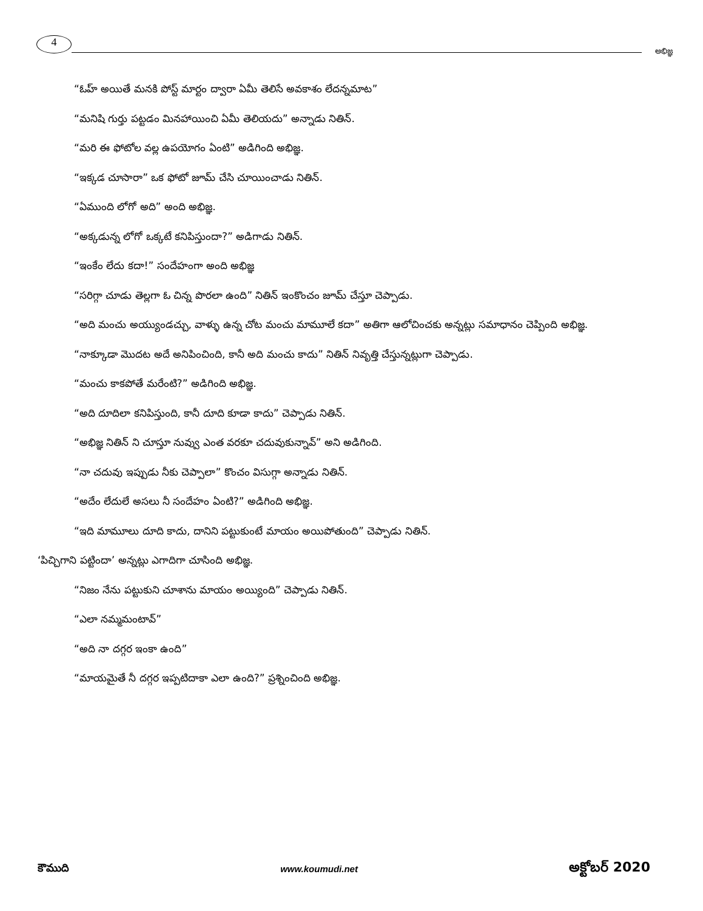4
అభిజ్ఞ
“ఓహ్ అయితే మనకి పోస్ట్ మార్టం ద్వారా ఏమీ తెలిసే అవకాశం లేదన్నమాట”
“మనిషి గుర్తు పట్టడం మినహాయించి ఏమీ తెలియదు” అన్నాడు నితిన్.
“మరి ఈ ఫోటోల వల్ల ఉపయోగం ఏంటి” అడిగింది అభిజ్ఞ.
“ఇక్కడ చూసారా” ఒక ఫోటో జూమ్ చేసి చూయించాడు నితిన్.
“ఏముంది లోగో అది” అంది అభిజ్ఞ.
“అక్కడున్న లోగో ఒక్కటే కనిపిస్తుందా?” అడిగాడు నితిన్.
“ఇంకేం లేదు కదా!” సందేహంగా అంది అభిజ్ఞ
“సరిగ్గా చూడు తెల్లగా ఓ చిన్న పొరలా ఉంది” నితిన్ ఇంకొంచం జూమ్ చేస్తూ చెప్పాడు.
“అది మంచు అయ్యుండచ్చు, వాళ్ళు ఉన్న చోట మంచు మామూలే కదా” అతిగా ఆలోచించకు అన్నట్లు సమాధానం చెప్పింది అభిజ్ఞ.
“నాక్కూడా మొదట అదే అనిపించింది, కానీ అది మంచు కాదు” నితిన్ నివృత్తి చేస్తున్నట్లుగా చెప్పాడు.
“మంచు కాకపోతే మరేంటి?” అడిగింది అభిజ్ఞ.
“అది దూదిలా కనిపిస్తుంది, కానీ దూది కూడా కాదు” చెప్పాడు నితిన్.
“అభిజ్ఞ నితిన్ ని చూస్తూ నువ్వు ఎంత వరకూ చదువుకున్నావ్” అని అడిగింది.
“నా చదువు ఇప్పుడు నీకు చెప్పాలా” కొంచం విసుగ్గా అన్నాడు నితిన్.
“అదేం లేదులే అసలు నీ సందేహం ఏంటి?” అడిగింది అభిజ్ఞ.
“ఇది మామూలు దూది కాదు, దానిని పట్టుకుంటే మాయం అయిపోతుంది” చెప్పాడు నితిన్.
‘పిచ్చిగాని పట్టిందా’ అన్నట్లు ఎగాదిగా చూసింది అభిజ్ఞ.
“నిజం నేను పట్టుకుని చూశాను మాయం అయ్యింది” చెప్పాడు నితిన్.
“ఎలా నమ్మమంటావ్”
“అది నా దగ్గర ఇంకా ఉంది”
“మాయమైతే నీ దగ్గర ఇప్పటిదాకా ఎలా ఉంది?” ప్రశ్నించింది అభిజ్ఞ.
కౌముది www.koumudi.net అక్టోబర్ 2020